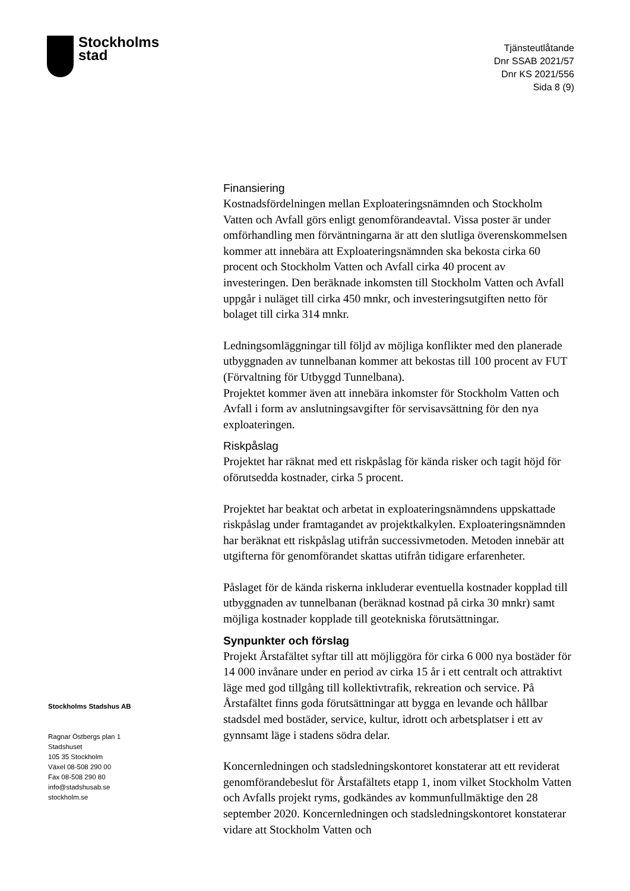Stockholms
stad
Tjänsteutlåtande
Dnr SSAB 2021/57
Dnr KS 2021/556
Sida 8 (9)
Stockholms Stadshus AB
Ragnar Östbergs plan 1
Stadshuset
105 35 Stockholm
Växel 08-508 290 00
Fax 08-508 290 80
info@stadshusab.se
stockholm.se
Finansiering
Kostnadsfördelningen mellan Exploateringsnämnden och Stockholm Vatten och Avfall görs enligt genomförandeavtal. Vissa poster är under omförhandling men förväntningarna är att den slutliga överenskommelsen kommer att innebära att Exploateringsnämnden ska bekosta cirka 60 procent och Stockholm Vatten och Avfall cirka 40 procent av investeringen. Den beräknade inkomsten till Stockholm Vatten och Avfall uppgår i nuläget till cirka 450 mnkr, och investeringsutgiften netto för bolaget till cirka 314 mnkr.
Ledningsomläggningar till följd av möjliga konflikter med den planerade utbyggnaden av tunnelbanan kommer att bekostas till 100 procent av FUT (Förvaltning för Utbyggd Tunnelbana).
Projektet kommer även att innebära inkomster för Stockholm Vatten och Avfall i form av anslutningsavgifter för servisavsättning för den nya exploateringen.
Riskpåslag
Projektet har räknat med ett riskpåslag för kända risker och tagit höjd för oförutsedda kostnader, cirka 5 procent.
Projektet har beaktat och arbetat in exploateringsnämndens uppskattade riskpåslag under framtagandet av projektkalkylen. Exploateringsnämnden har beräknat ett riskpåslag utifrån successivmetoden. Metoden innebär att utgifterna för genomförandet skattas utifrån tidigare erfarenheter.
Påslaget för de kända riskerna inkluderar eventuella kostnader kopplad till utbyggnaden av tunnelbanan (beräknad kostnad på cirka 30 mnkr) samt möjliga kostnader kopplade till geotekniska förutsättningar.
Synpunkter och förslag
Projekt Årstafältet syftar till att möjliggöra för cirka 6 000 nya bostäder för 14 000 invånare under en period av cirka 15 år i ett centralt och attraktivt läge med god tillgång till kollektivtrafik, rekreation och service. På Årstafältet finns goda förutsättningar att bygga en levande och hållbar stadsdel med bostäder, service, kultur, idrott och arbetsplatser i ett av gynnsamt läge i stadens södra delar.
Koncernledningen och stadsledningskontoret konstaterar att ett reviderat genomförandebeslut för Årstafältets etapp 1, inom vilket Stockholm Vatten och Avfalls projekt ryms, godkändes av kommunfullmäktige den 28 september 2020. Koncernledningen och stadsledningskontoret konstaterar vidare att Stockholm Vatten och